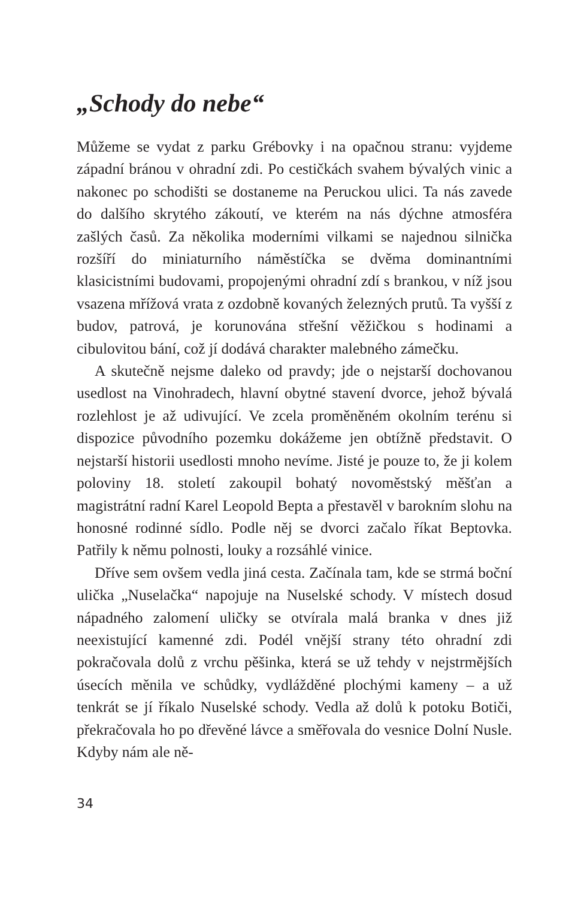„Schody do nebe“
Můžeme se vydat z parku Grébovky i na opačnou stranu: vyjdeme západní bránou v ohradní zdi. Po cestičkách svahem bývalých vinic a nakonec po schodišti se dostaneme na Peruckou ulici. Ta nás zavede do dalšího skrytého zákoutí, ve kterém na nás dýchne atmosféra zašlých časů. Za několika moderními vilkami se najednou silnička rozšíří do miniaturního náměstíčka se dvěma dominantními klasicistními budovami, propojenými ohradní zdí s brankou, v níž jsou vsazena mřížová vrata z ozdobně kovaných železných prutů. Ta vyšší z budov, patrová, je korunována střešní věžičkou s hodinami a cibulovitou bání, což jí dodává charakter malebného zámečku.
A skutečně nejsme daleko od pravdy; jde o nejstarší dochovanou usedlost na Vinohradech, hlavní obytné stavení dvorce, jehož bývalá rozlehlost je až udivující. Ve zcela proměněném okolním terénu si dispozice původního pozemku dokážeme jen obtížně představit. O nejstarší historii usedlosti mnoho nevíme. Jisté je pouze to, že ji kolem poloviny 18. století zakoupil bohatý novoměstský měšťan a magistrátní radní Karel Leopold Bepta a přestavěl v barokním slohu na honosné rodinné sídlo. Podle něj se dvorci začalo říkat Beptovka. Patřily k němu polnosti, louky a rozsáhlé vinice.
Dříve sem ovšem vedla jiná cesta. Začínala tam, kde se strmá boční ulička „Nuselačka“ napojuje na Nuselské schody. V místech dosud nápadného zalomení uličky se otvírala malá branka v dnes již neexistující kamenné zdi. Podél vnější strany této ohradní zdi pokračovala dolů z vrchu pěšinka, která se už tehdy v nejstrmějších úsecích měnila ve schůdky, vydlážděné plochými kameny – a už tenkrát se jí říkalo Nuselské schody. Vedla až dolů k potoku Botiči, překračovala ho po dřevěné lávce a směřovala do vesnice Dolní Nusle. Kdyby nám ale ně-
34